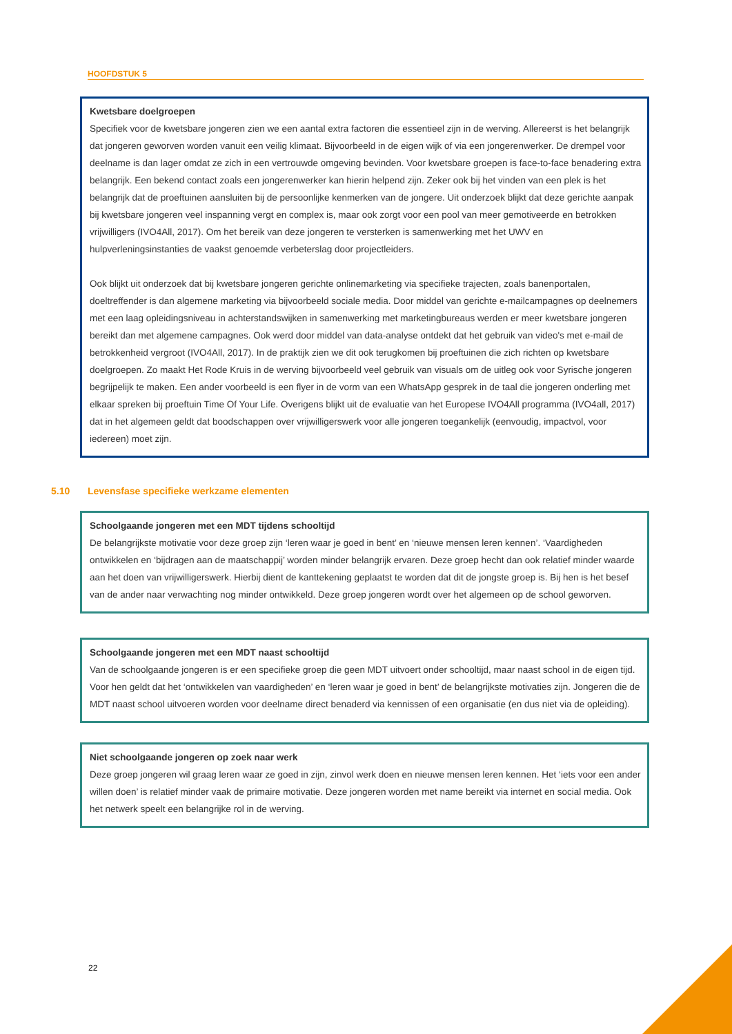HOOFDSTUK 5
Kwetsbare doelgroepen
Specifiek voor de kwetsbare jongeren zien we een aantal extra factoren die essentieel zijn in de werving. Allereerst is het belangrijk dat jongeren geworven worden vanuit een veilig klimaat. Bijvoorbeeld in de eigen wijk of via een jongerenwerker. De drempel voor deelname is dan lager omdat ze zich in een vertrouwde omgeving bevinden. Voor kwetsbare groepen is face-to-face benadering extra belangrijk. Een bekend contact zoals een jongerenwerker kan hierin helpend zijn. Zeker ook bij het vinden van een plek is het belangrijk dat de proeftuinen aansluiten bij de persoonlijke kenmerken van de jongere. Uit onderzoek blijkt dat deze gerichte aanpak bij kwetsbare jongeren veel inspanning vergt en complex is, maar ook zorgt voor een pool van meer gemotiveerde en betrokken vrijwilligers (IVO4All, 2017). Om het bereik van deze jongeren te versterken is samenwerking met het UWV en hulpverleningsinstanties de vaakst genoemde verbeterslag door projectleiders.
Ook blijkt uit onderzoek dat bij kwetsbare jongeren gerichte onlinemarketing via specifieke trajecten, zoals banenportalen, doeltreffender is dan algemene marketing via bijvoorbeeld sociale media. Door middel van gerichte e-mailcampagnes op deelnemers met een laag opleidingsniveau in achterstandswijken in samenwerking met marketingbureaus werden er meer kwetsbare jongeren bereikt dan met algemene campagnes. Ook werd door middel van data-analyse ontdekt dat het gebruik van video's met e-mail de betrokkenheid vergroot (IVO4All, 2017). In de praktijk zien we dit ook terugkomen bij proeftuinen die zich richten op kwetsbare doelgroepen. Zo maakt Het Rode Kruis in de werving bijvoorbeeld veel gebruik van visuals om de uitleg ook voor Syrische jongeren begrijpelijk te maken. Een ander voorbeeld is een flyer in de vorm van een WhatsApp gesprek in de taal die jongeren onderling met elkaar spreken bij proeftuin Time Of Your Life. Overigens blijkt uit de evaluatie van het Europese IVO4All programma (IVO4all, 2017) dat in het algemeen geldt dat boodschappen over vrijwilligerswerk voor alle jongeren toegankelijk (eenvoudig, impactvol, voor iedereen) moet zijn.
5.10 Levensfase specifieke werkzame elementen
Schoolgaande jongeren met een MDT tijdens schooltijd
De belangrijkste motivatie voor deze groep zijn ‘leren waar je goed in bent’ en ‘nieuwe mensen leren kennen’. ‘Vaardigheden ontwikkelen en ‘bijdragen aan de maatschappij’ worden minder belangrijk ervaren. Deze groep hecht dan ook relatief minder waarde aan het doen van vrijwilligerswerk. Hierbij dient de kanttekening geplaatst te worden dat dit de jongste groep is. Bij hen is het besef van de ander naar verwachting nog minder ontwikkeld. Deze groep jongeren wordt over het algemeen op de school geworven.
Schoolgaande jongeren met een MDT naast schooltijd
Van de schoolgaande jongeren is er een specifieke groep die geen MDT uitvoert onder schooltijd, maar naast school in de eigen tijd. Voor hen geldt dat het ‘ontwikkelen van vaardigheden’ en ‘leren waar je goed in bent’ de belangrijkste motivaties zijn. Jongeren die de MDT naast school uitvoeren worden voor deelname direct benaderd via kennissen of een organisatie (en dus niet via de opleiding).
Niet schoolgaande jongeren op zoek naar werk
Deze groep jongeren wil graag leren waar ze goed in zijn, zinvol werk doen en nieuwe mensen leren kennen. Het ‘iets voor een ander willen doen’ is relatief minder vaak de primaire motivatie. Deze jongeren worden met name bereikt via internet en social media. Ook het netwerk speelt een belangrijke rol in de werving.
22